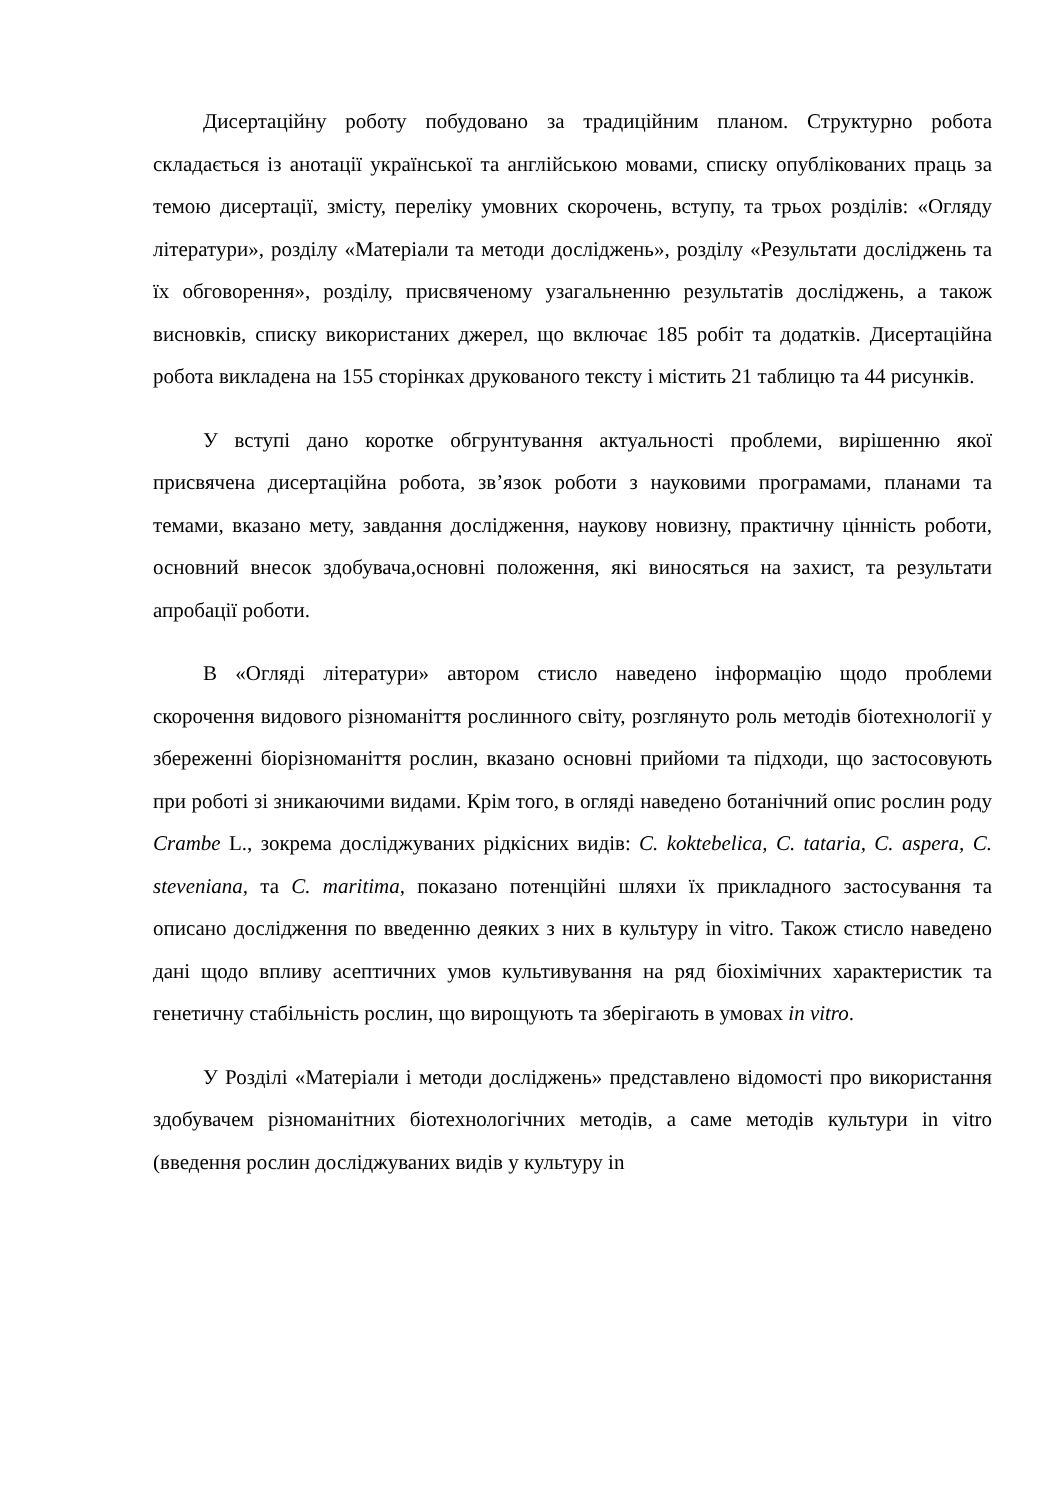Дисертаційну роботу побудовано за традиційним планом. Структурно робота складається із анотації української та англійською мовами, списку опублікованих праць за темою дисертації, змісту, переліку умовних скорочень, вступу, та трьох розділів: «Огляду літератури», розділу «Матеріали та методи досліджень», розділу «Результати досліджень та їх обговорення», розділу, присвяченому узагальненню результатів досліджень, а також висновків, списку використаних джерел, що включає 185 робіт та додатків. Дисертаційна робота викладена на 155 сторінках друкованого тексту і містить 21 таблицю та 44 рисунків.
У вступі дано коротке обгрунтування актуальності проблеми, вирішенню якої присвячена дисертаційна робота, зв’язок роботи з науковими програмами, планами та темами, вказано мету, завдання дослідження, наукову новизну, практичну цінність роботи, основний внесок здобувача,основні положення, які виносяться на захист, та результати апробації роботи.
В «Огляді літератури» автором стисло наведено інформацію щодо проблеми скорочення видового різноманіття рослинного світу, розглянуто роль методів біотехнології у збереженні біорізноманіття рослин, вказано основні прийоми та підходи, що застосовують при роботі зі зникаючими видами. Крім того, в огляді наведено ботанічний опис рослин роду Crambe L., зокрема досліджуваних рідкісних видів: C. koktebelica, C. tataria, C. aspera, C. steveniana, та C. maritima, показано потенційні шляхи їх прикладного застосування та описано дослідження по введенню деяких з них в культуру in vitro. Також стисло наведено дані щодо впливу асептичних умов культивування на ряд біохімічних характеристик та генетичну стабільність рослин, що вирощують та зберігають в умовах in vitro.
У Розділі «Матеріали і методи досліджень» представлено відомості про використання здобувачем різноманітних біотехнологічних методів, а саме методів культури in vitro (введення рослин досліджуваних видів у культуру in